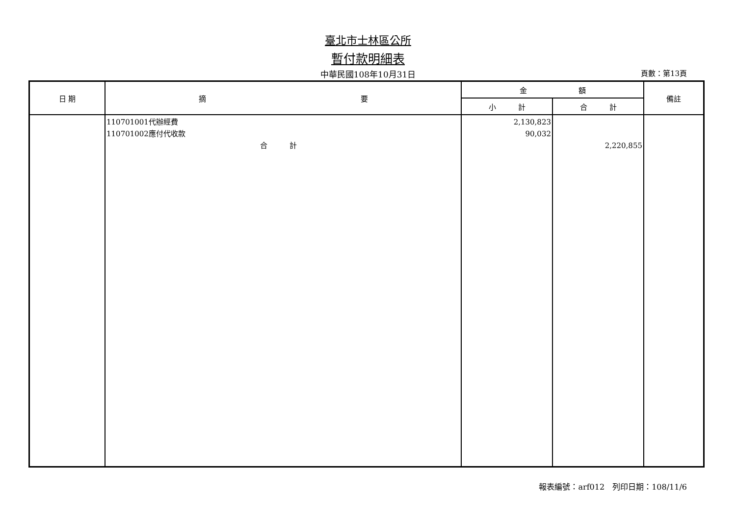臺北市士林區公所
暫付款明細表
中華民國108年10月31日
頁數：第13頁
| 日 期 | 摘 要 | 金 額 | | 備註 |
| --- | --- | --- | --- | --- |
| | | 小 計 | 合 計 | |
| | 110701001代辦經費 110701002應付代收款 合 計 | 2,130,823 90,032 | 2,220,855 | |
報表編號：arf012　列印日期：108/11/6